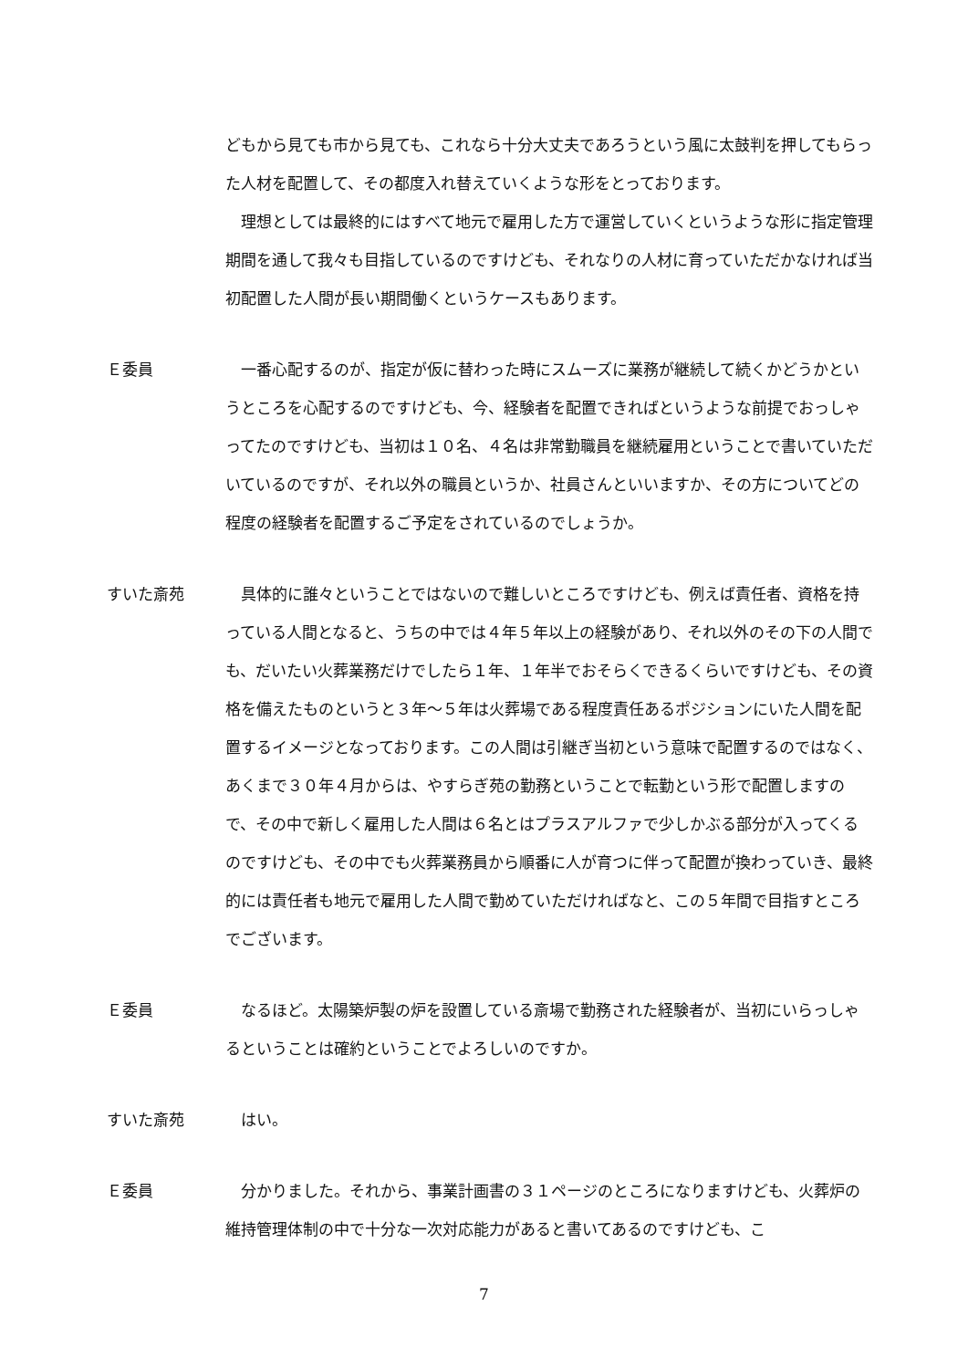どもから見ても市から見ても、これなら十分大丈夫であろうという風に太鼓判を押してもらった人材を配置して、その都度入れ替えていくような形をとっております。
　理想としては最終的にはすべて地元で雇用した方で運営していくというような形に指定管理期間を通して我々も目指しているのですけども、それなりの人材に育っていただかなければ当初配置した人間が長い期間働くというケースもあります。
Ｅ委員 　一番心配するのが、指定が仮に替わった時にスムーズに業務が継続して続くかどうかというところを心配するのですけども、今、経験者を配置できればというような前提でおっしゃってたのですけども、当初は１０名、４名は非常勤職員を継続雇用ということで書いていただいているのですが、それ以外の職員というか、社員さんといいますか、その方についてどの程度の経験者を配置するご予定をされているのでしょうか。
すいた斎苑 　具体的に誰々ということではないので難しいところですけども、例えば責任者、資格を持っている人間となると、うちの中では４年５年以上の経験があり、それ以外のその下の人間でも、だいたい火葬業務だけでしたら１年、１年半でおそらくできるくらいですけども、その資格を備えたものというと３年～５年は火葬場である程度責任あるポジションにいた人間を配置するイメージとなっております。この人間は引継ぎ当初という意味で配置するのではなく、あくまで３０年４月からは、やすらぎ苑の勤務ということで転勤という形で配置しますので、その中で新しく雇用した人間は６名とはプラスアルファで少しかぶる部分が入ってくるのですけども、その中でも火葬業務員から順番に人が育つに伴って配置が換わっていき、最終的には責任者も地元で雇用した人間で勤めていただければなと、この５年間で目指すところでございます。
Ｅ委員 　なるほど。太陽築炉製の炉を設置している斎場で勤務された経験者が、当初にいらっしゃるということは確約ということでよろしいのですか。
すいた斎苑 　はい。
Ｅ委員 　分かりました。それから、事業計画書の３１ページのところになりますけども、火葬炉の維持管理体制の中で十分な一次対応能力があると書いてあるのですけども、こ
7